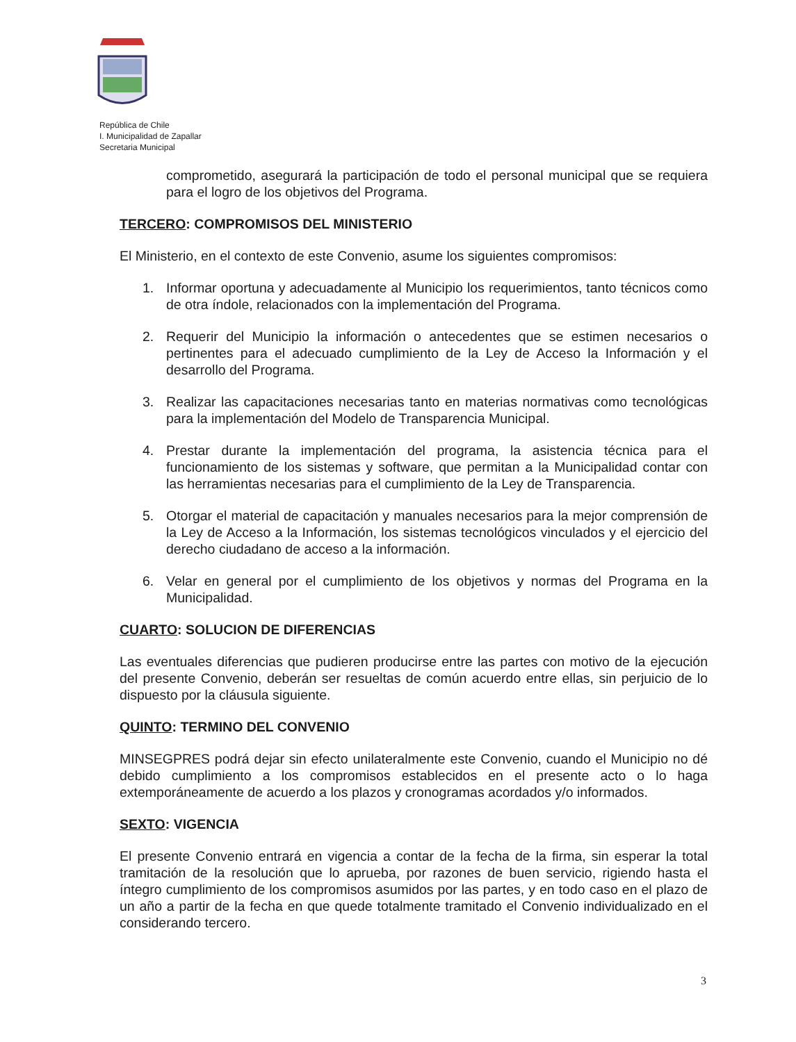República de Chile
I. Municipalidad de Zapallar
Secretaria Municipal
comprometido, asegurará la participación de todo el personal municipal que se requiera para el logro de los objetivos del Programa.
TERCERO: COMPROMISOS DEL MINISTERIO
El Ministerio, en el contexto de este Convenio, asume los siguientes compromisos:
1. Informar oportuna y adecuadamente al Municipio los requerimientos, tanto técnicos como de otra índole, relacionados con la implementación del Programa.
2. Requerir del Municipio la información o antecedentes que se estimen necesarios o pertinentes para el adecuado cumplimiento de la Ley de Acceso la Información y el desarrollo del Programa.
3. Realizar las capacitaciones necesarias tanto en materias normativas como tecnológicas para la implementación del Modelo de Transparencia Municipal.
4. Prestar durante la implementación del programa, la asistencia técnica para el funcionamiento de los sistemas y software, que permitan a la Municipalidad contar con las herramientas necesarias para el cumplimiento de la Ley de Transparencia.
5. Otorgar el material de capacitación y manuales necesarios para la mejor comprensión de la Ley de Acceso a la Información, los sistemas tecnológicos vinculados y el ejercicio del derecho ciudadano de acceso a la información.
6. Velar en general por el cumplimiento de los objetivos y normas del Programa en la Municipalidad.
CUARTO: SOLUCION DE DIFERENCIAS
Las eventuales diferencias que pudieren producirse entre las partes con motivo de la ejecución del presente Convenio, deberán ser resueltas de común acuerdo entre ellas, sin perjuicio de lo dispuesto por la cláusula siguiente.
QUINTO: TERMINO DEL CONVENIO
MINSEGPRES podrá dejar sin efecto unilateralmente este Convenio, cuando el Municipio no dé debido cumplimiento a los compromisos establecidos en el presente acto o lo haga extemporáneamente de acuerdo a los plazos y cronogramas acordados y/o informados.
SEXTO: VIGENCIA
El presente Convenio entrará en vigencia a contar de la fecha de la firma, sin esperar la total tramitación de la resolución que lo aprueba, por razones de buen servicio, rigiendo hasta el íntegro cumplimiento de los compromisos asumidos por las partes, y en todo caso en el plazo de un año a partir de la fecha en que quede totalmente tramitado el Convenio individualizado en el considerando tercero.
3